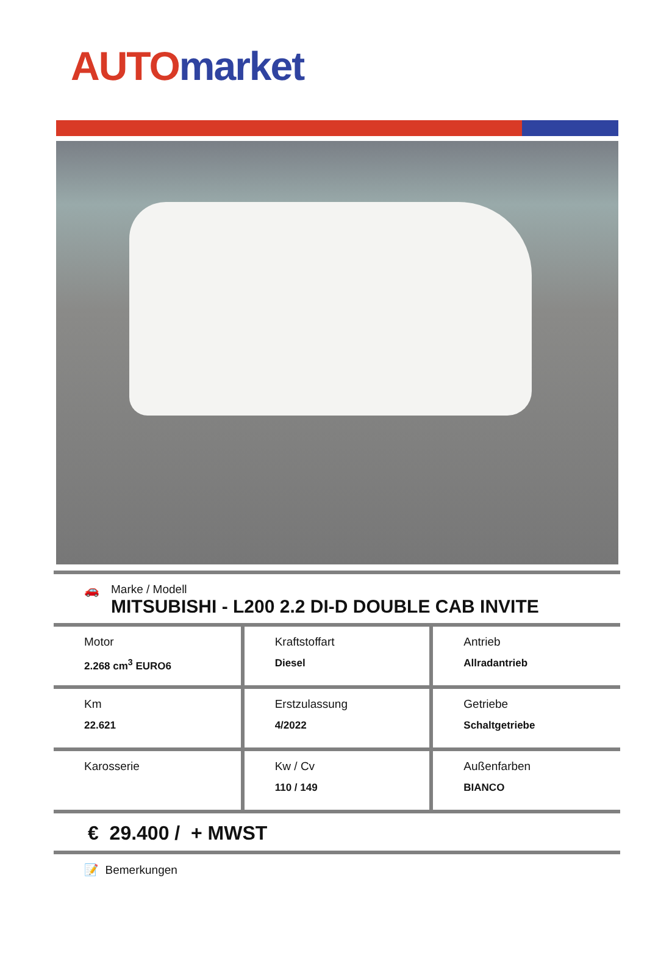AUTO market
🚗 Marke / Modell
MITSUBISHI - L200 2.2 DI-D DOUBLE CAB INVITE
| Motor 2.268 cm<sup>3</sup> EURO6 | Kraftstoffart Diesel | Antrieb Allradantrieb |
| Km 22.621 | Erstzulassung 4/2022 | Getriebe Schaltgetriebe |
| Karosserie | Kw / Cv 110 / 149 | Außenfarben BIANCO |
€ 29.400 / + MWST
📝 Bemerkungen